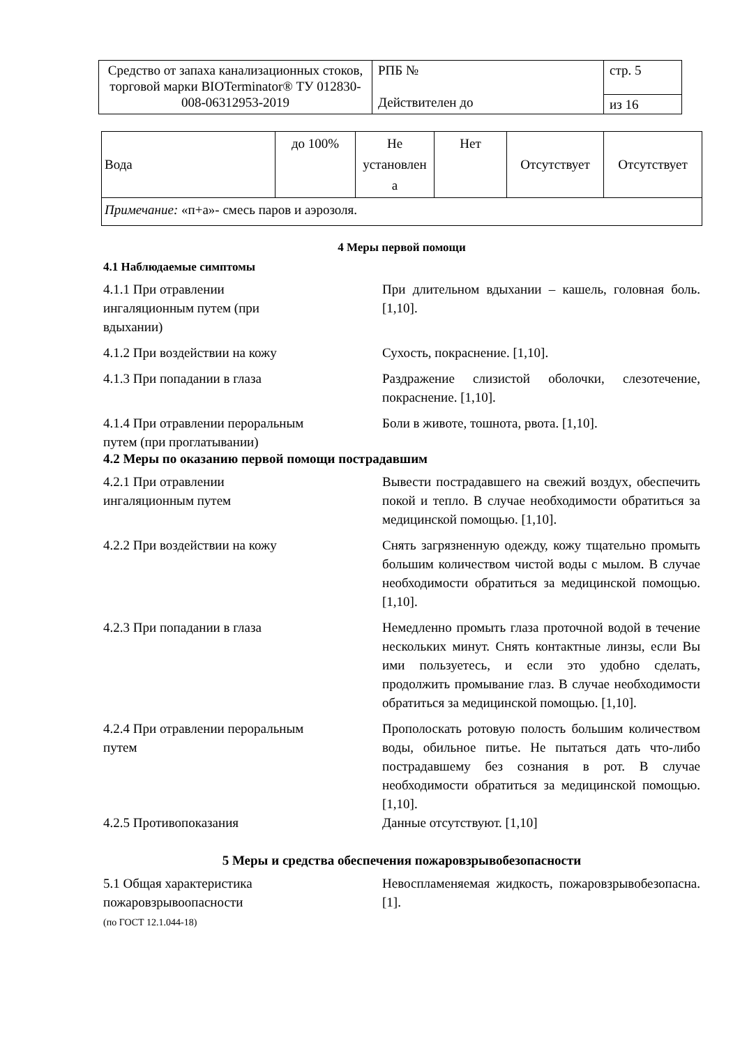| Средство от запаха канализационных стоков, торговой марки BIOTerminator® ТУ 012830-008-06312953-2019 | РПБ № Действителен до | стр. 5 |
| | | из 16 |
| Вода | до 100% | Не установлен а | Нет | Отсутствует | Отсутствует |
| Примечание: «п+а»- смесь паров и аэрозоля. | | | | | |
4 Меры первой помощи
4.1 Наблюдаемые симптомы
4.1.1 При отравлении
ингаляционным путем (при
вдыхании)
При длительном вдыхании – кашель, головная боль. [1,10].
4.1.2 При воздействии на кожу Сухость, покраснение. [1,10].
4.1.3 При попадании в глаза Раздражение слизистой оболочки, слезотечение, покраснение. [1,10].
4.1.4 При отравлении пероральным
путем (при проглатывании)
Боли в животе, тошнота, рвота. [1,10].
4.2 Меры по оказанию первой помощи пострадавшим
4.2.1 При отравлении
ингаляционным путем
Вывести пострадавшего на свежий воздух, обеспечить покой и тепло. В случае необходимости обратиться за медицинской помощью. [1,10].
4.2.2 При воздействии на кожу Снять загрязненную одежду, кожу тщательно промыть большим количеством чистой воды с мылом. В случае необходимости обратиться за медицинской помощью. [1,10].
4.2.3 При попадании в глаза Немедленно промыть глаза проточной водой в течение нескольких минут. Снять контактные линзы, если Вы ими пользуетесь, и если это удобно сделать, продолжить промывание глаз. В случае необходимости обратиться за медицинской помощью. [1,10].
4.2.4 При отравлении пероральным
путем
Прополоскать ротовую полость большим количеством воды, обильное питье. Не пытаться дать что-либо пострадавшему без сознания в рот. В случае необходимости обратиться за медицинской помощью. [1,10].
4.2.5 Противопоказания Данные отсутствуют. [1,10]
5 Меры и средства обеспечения пожаровзрывобезопасности
5.1 Общая характеристика
пожаровзрывоопасности
(по ГОСТ 12.1.044-18)
Невоспламеняемая жидкость, пожаровзрывобезопасна. [1].